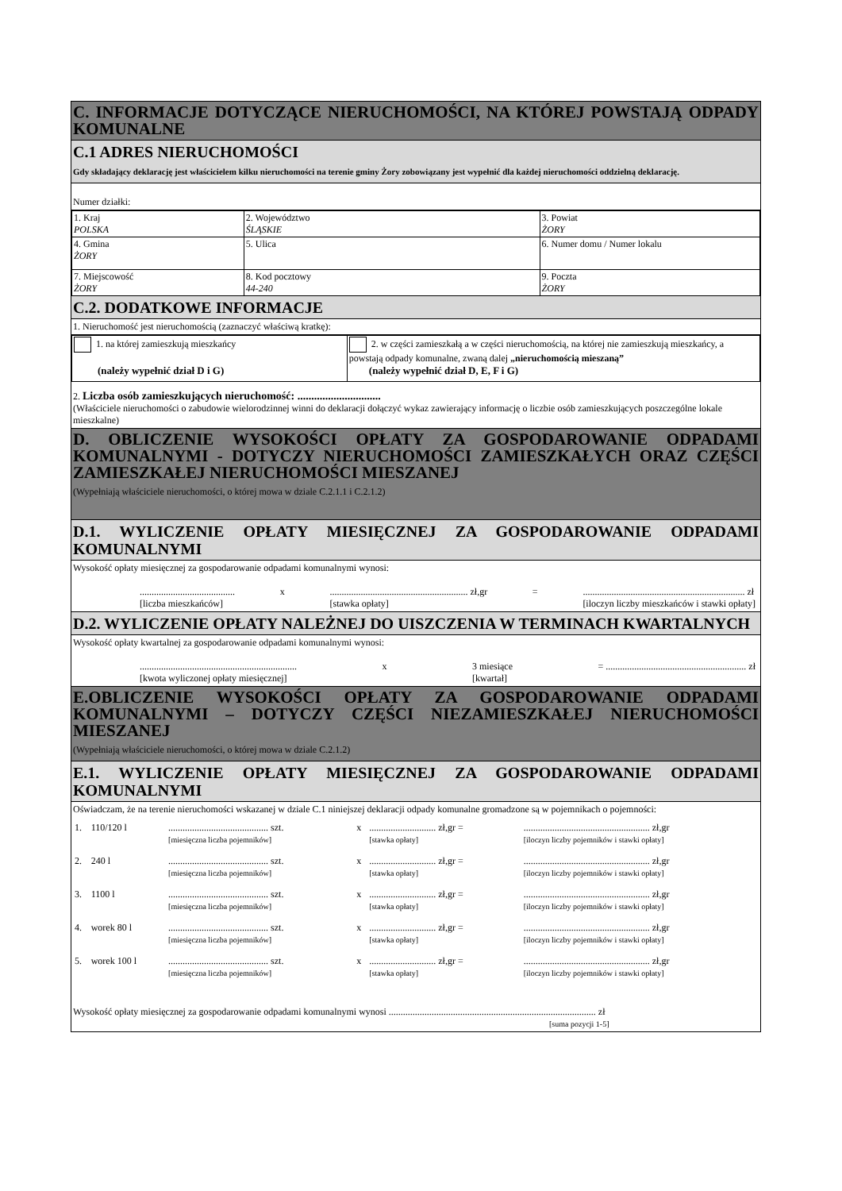C. INFORMACJE DOTYCZĄCE NIERUCHOMOŚCI, NA KTÓREJ POWSTAJĄ ODPADY KOMUNALNE
C.1 ADRES NIERUCHOMOŚCI
Gdy składający deklarację jest właścicielem kilku nieruchomości na terenie gminy Żory zobowiązany jest wypełnić dla każdej nieruchomości oddzielną deklarację.
Numer działki:
| 1. Kraj POLSKA | 2. Województwo ŚLĄSKIE | 3. Powiat ŻORY |
| 4. Gmina ŻORY | 5. Ulica | 6. Numer domu / Numer lokalu |
| 7. Miejscowość ŻORY | 8. Kod pocztowy 44-240 | 9. Poczta ŻORY |
C.2. DODATKOWE INFORMACJE
1. Nieruchomość jest nieruchomością (zaznaczyć właściwą kratkę):
| 1. na której zamieszkują mieszkańcy (należy wypełnić dział D i G) | 2. w części zamieszkałą a w części nieruchomością, na której nie zamieszkują mieszkańcy, a powstają odpady komunalne, zwaną dalej „nieruchomością mieszaną” (należy wypełnić dział D, E, F i G) |
2. Liczba osób zamieszkujących nieruchomość: ..............................
(Właściciele nieruchomości o zabudowie wielorodzinnej winni do deklaracji dołączyć wykaz zawierający informację o liczbie osób zamieszkujących poszczególne lokale mieszkalne)
D. OBLICZENIE WYSOKOŚCI OPŁATY ZA GOSPODAROWANIE ODPADAMI KOMUNALNYMI - DOTYCZY NIERUCHOMOŚCI ZAMIESZKAŁYCH ORAZ CZĘŚCI ZAMIESZKAŁEJ NIERUCHOMOŚCI MIESZANEJ
(Wypełniają właściciele nieruchomości, o której mowa w dziale C.2.1.1 i C.2.1.2)
D.1. WYLICZENIE OPŁATY MIESIĘCZNEJ ZA GOSPODAROWANIE ODPADAMI KOMUNALNYMI
Wysokość opłaty miesięcznej za gospodarowanie odpadami komunalnymi wynosi:
........................................
[liczba mieszkańców] x.......................................................... zł,gr
[stawka opłaty] =.................................................................... zł
[iloczyn liczby mieszkańców i stawki opłaty]
D.2. WYLICZENIE OPŁATY NALEŻNEJ DO UISZCZENIA W TERMINACH KWARTALNYCH
Wysokość opłaty kwartalnej za gospodarowanie odpadami komunalnymi wynosi:
..................................................................
[kwota wyliczonej opłaty miesięcznej] x 3 miesiące
[kwartał] = ........................................................... zł
E.OBLICZENIE WYSOKOŚCI OPŁATY ZA GOSPODAROWANIE ODPADAMI KOMUNALNYMI – DOTYCZY CZĘŚCI NIEZAMIESZKAŁEJ NIERUCHOMOŚCI MIESZANEJ
(Wypełniają właściciele nieruchomości, o której mowa w dziale C.2.1.2)
E.1. WYLICZENIE OPŁATY MIESIĘCZNEJ ZA GOSPODAROWANIE ODPADAMI KOMUNALNYMI
Oświadczam, że na terenie nieruchomości wskazanej w dziale C.1 niniejszej deklaracji odpady komunalne gromadzone są w pojemnikach o pojemności:
| 1. | 110/120 l | .......................................... szt. [miesięczna liczba pojemników] | x | ............................ zł,gr = [stawka opłaty] | ..................................................... zł,gr [iloczyn liczby pojemników i stawki opłaty] |
| 2. | 240 l | .......................................... szt. [miesięczna liczba pojemników] | x | ............................ zł,gr = [stawka opłaty] | ..................................................... zł,gr [iloczyn liczby pojemników i stawki opłaty] |
| 3. | 1100 l | .......................................... szt. [miesięczna liczba pojemników] | x | ............................ zł,gr = [stawka opłaty] | ..................................................... zł,gr [iloczyn liczby pojemników i stawki opłaty] |
| 4. | worek 80 l | .......................................... szt. [miesięczna liczba pojemników] | x | ............................ zł,gr = [stawka opłaty] | ..................................................... zł,gr [iloczyn liczby pojemników i stawki opłaty] |
| 5. | worek 100 l | .......................................... szt. [miesięczna liczba pojemników] | x | ............................ zł,gr = [stawka opłaty] | ..................................................... zł,gr [iloczyn liczby pojemników i stawki opłaty] |
Wysokość opłaty miesięcznej za gospodarowanie odpadami komunalnymi wynosi ....................................................................................... zł
[suma pozycji 1-5]